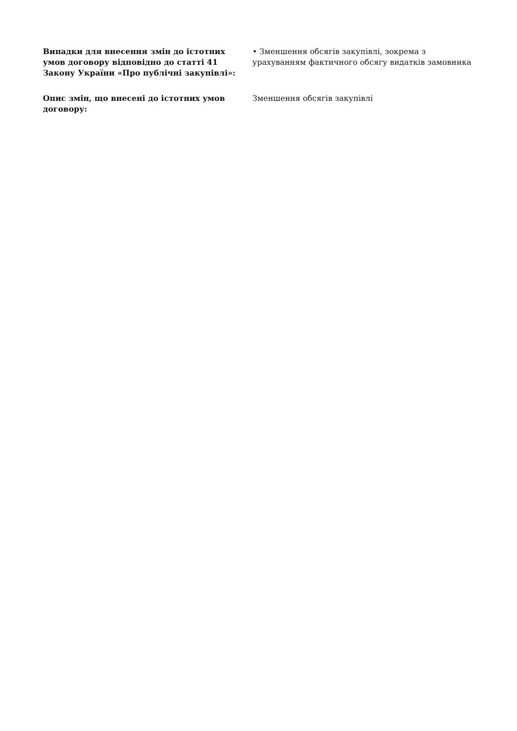| Випадки для внесення змін до істотних умов договору відповідно до статті 41 Закону України «Про публічні закупівлі»: | • Зменшення обсягів закупівлі, зокрема з урахуванням фактичного обсягу видатків замовника |
| Опис змін, що внесені до істотних умов договору: | Зменшення обсягів закупівлі |